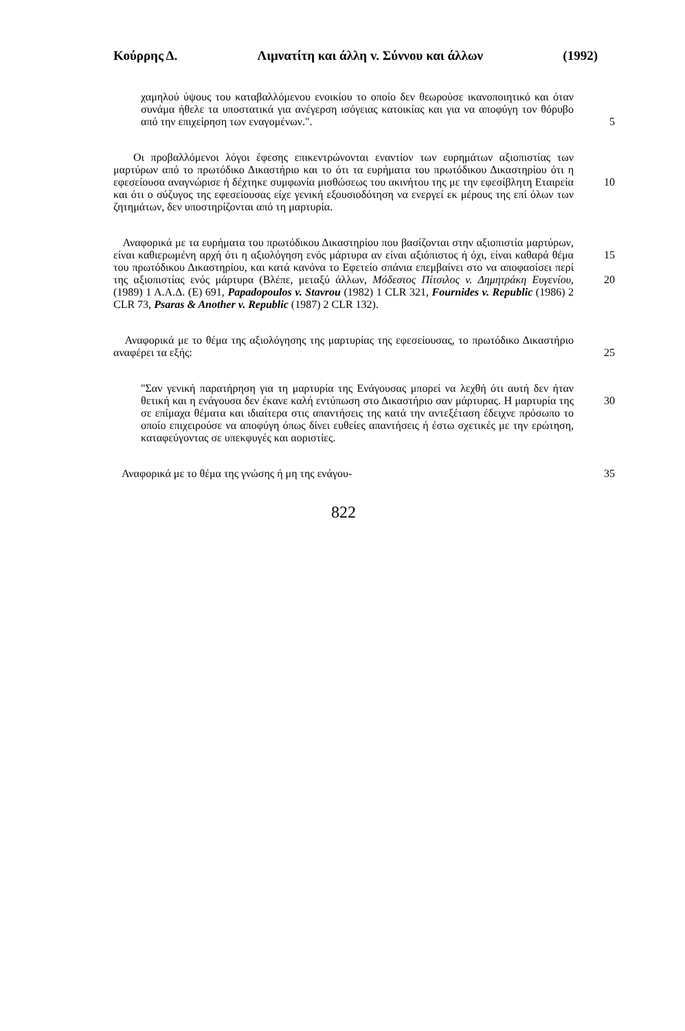Κούρρης Δ. Λιμνατίτη και άλλη v. Σύννου και άλλων (1992)
χαμηλού ύψους του καταβαλλόμενου ενοικίου το οποίο δεν θεωρούσε ικανοποιητικό και όταν συνάμα ήθελε τα υποστατικά για ανέγερση ισόγειας κατοικίας και για να αποφύγη τον θόρυβο από την επιχείρηση των εναγομένων.". 5
Οι προβαλλόμενοι λόγοι έφεσης επικεντρώνονται εναντίον των ευρημάτων αξιοπιστίας των μαρτύρων από το πρωτόδικο Δικαστήριο και το ότι τα ευρήματα του πρωτόδικου Δικαστηρίου ότι η εφεσείουσα αναγνώρισε ή δέχτηκε συμφωνία μισθώσεως του ακινήτου της με την εφεσίβλητη Εταιρεία 10 και ότι ο σύζυγος της εφεσείουσας είχε γενική εξουσιοδότηση να ενεργεί εκ μέρους της επί όλων των ζητημάτων, δεν υποστηρίζονται από τη μαρτυρία.
Αναφορικά με τα ευρήματα του πρωτόδικου Δικαστηρίου που βασίζονται στην αξιοπιστία μαρτύρων, είναι καθιερωμένη 15 αρχή ότι η αξιολόγηση ενός μάρτυρα αν είναι αξιόπιστος ή όχι, είναι καθαρά θέμα του πρωτόδικου Δικαστηρίου, και κατά κανόνα το Εφετείο σπάνια επεμβαίνει στο να αποφασίσει περί της αξιοπιστίας ενός μάρτυρα (Βλέπε, μεταξύ άλλων, Μόδεστος Πίτσιλος v. Δημητράκη 20 Ευγενίου, (1989) 1 Α.Α.Δ. (Ε) 691, Papadopoulos v. Stavrou (1982) 1 CLR 321, Fournides v. Republic (1986) 2 CLR 73, Psaras & Another v. Republic (1987) 2 CLR 132).
Αναφορικά με το θέμα της αξιολόγησης της μαρτυρίας της εφεσείουσας, το πρωτόδικο Δικαστήριο αναφέρει τα 25 εξής:
"Σαν γενική παρατήρηση για τη μαρτυρία της Ενάγουσας μπορεί να λεχθή ότι αυτή δεν ήταν θετική και η ενάγουσα δεν έκανε καλή εντύπωση στο Δικαστήριο σαν μάρτυρας. 30 Η μαρτυρία της σε επίμαχα θέματα και ιδιαίτερα στις απαντήσεις της κατά την αντεξέταση έδειχνε πρόσωπο το οποίο επιχειρούσε να αποφύγη όπως δίνει ευθείες απαντήσεις ή έστω σχετικές με την ερώτηση, καταφεύγοντας σε υπεκφυγές και αοριστίες.
Αναφορικά με το θέμα της γνώσης ή μη της ενάγου- 35
822